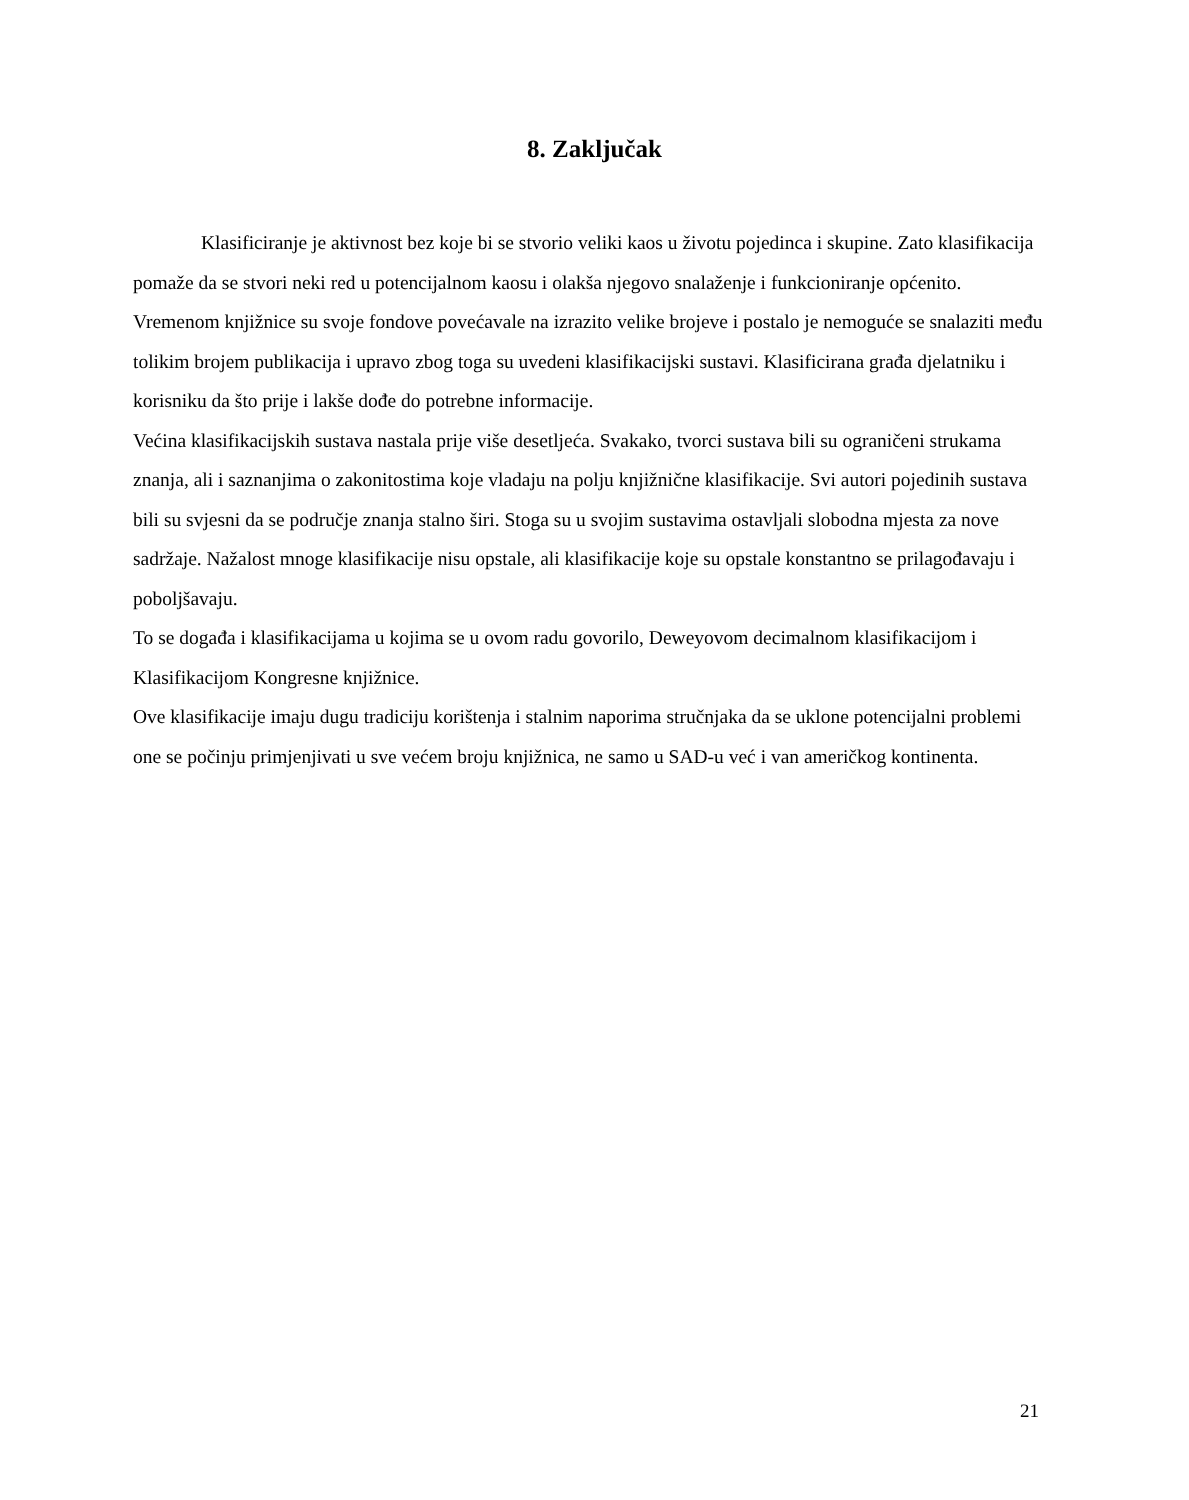8. Zaključak
Klasificiranje je aktivnost bez koje bi se stvorio veliki kaos u životu pojedinca i skupine. Zato klasifikacija pomaže da se stvori neki red u potencijalnom kaosu i olakša njegovo snalaženje i funkcioniranje općenito.
Vremenom knjižnice su svoje fondove povećavale na izrazito velike brojeve i postalo je nemoguće se snalaziti među tolikim brojem publikacija i upravo zbog toga su uvedeni klasifikacijski sustavi. Klasificirana građa djelatniku i korisniku da što prije i lakše dođe do potrebne informacije.
Većina klasifikacijskih sustava nastala prije više desetljeća. Svakako, tvorci sustava bili su ograničeni strukama znanja, ali i saznanjima o zakonitostima koje vladaju na polju knjižnične klasifikacije. Svi autori pojedinih sustava bili su svjesni da se područje znanja stalno širi. Stoga su u svojim sustavima ostavljali slobodna mjesta za nove sadržaje. Nažalost mnoge klasifikacije nisu opstale, ali klasifikacije koje su opstale konstantno se prilagođavaju i poboljšavaju.
To se događa i klasifikacijama u kojima se u ovom radu govorilo, Deweyovom decimalnom klasifikacijom i Klasifikacijom Kongresne knjižnice.
Ove klasifikacije imaju dugu tradiciju korištenja i stalnim naporima stručnjaka da se uklone potencijalni problemi one se počinju primjenjivati u sve većem broju knjižnica, ne samo u SAD-u već i van američkog kontinenta.
21